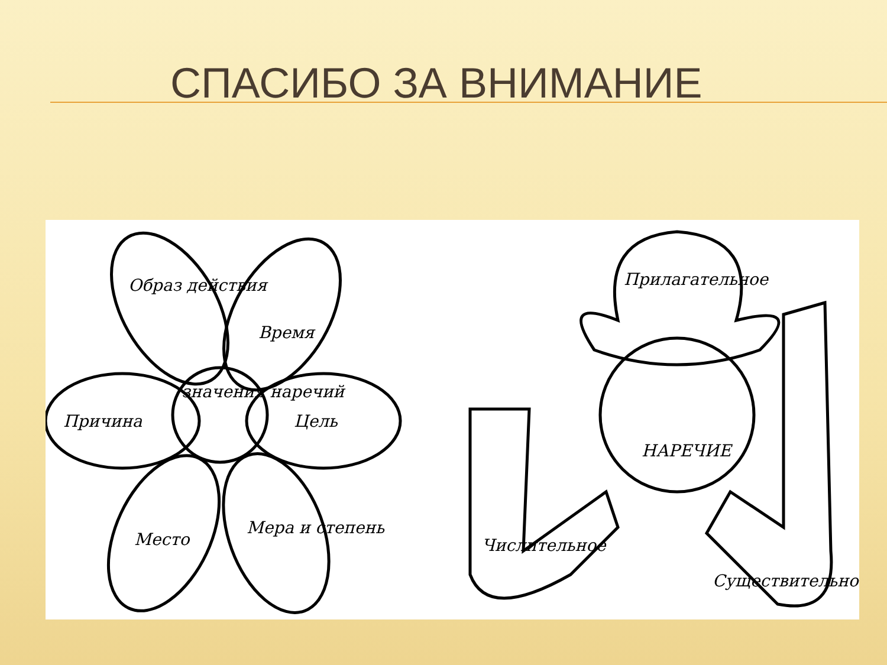СПАСИБО ЗА ВНИМАНИЕ
Образ действия
Время
Причина
Цель
Место
Мера и степень
значения наречий
Прилагательное
НАРЕЧИЕ
Числительное
Существительное